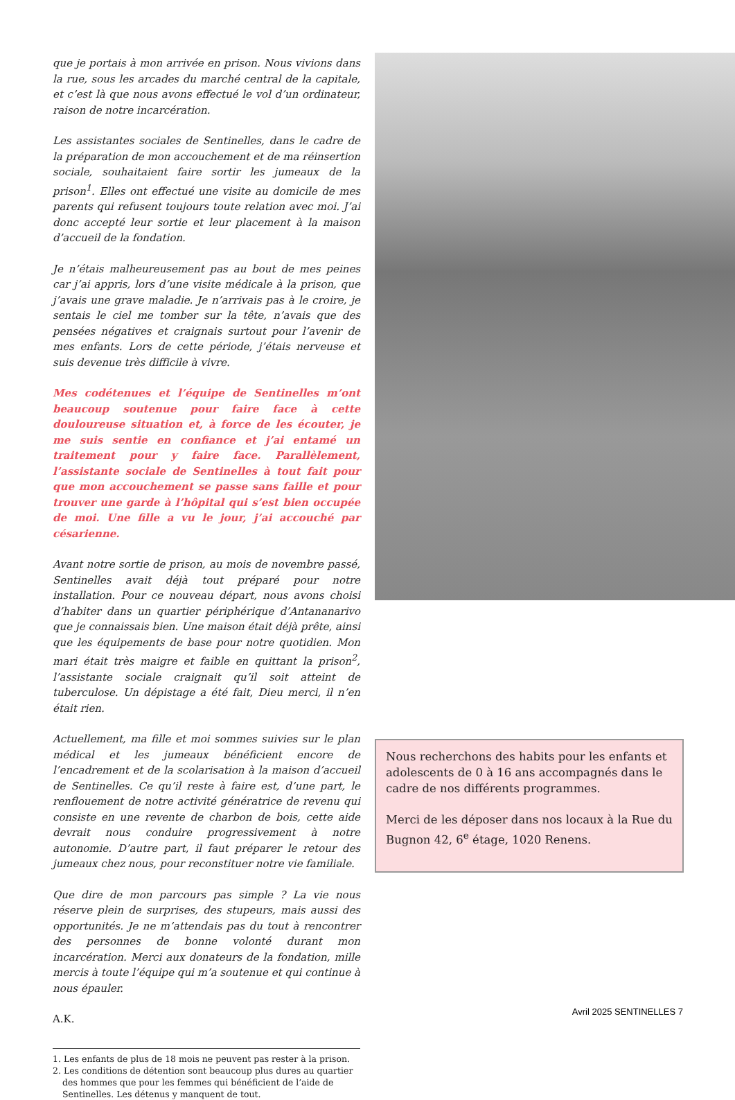que je portais à mon arrivée en prison. Nous vivions dans la rue, sous les arcades du marché central de la capitale, et c’est là que nous avons effectué le vol d’un ordinateur, raison de notre incarcération.
Les assistantes sociales de Sentinelles, dans le cadre de la préparation de mon accouchement et de ma réinsertion sociale, souhaitaient faire sortir les jumeaux de la prison<sup>1</sup>. Elles ont effectué une visite au domicile de mes parents qui refusent toujours toute relation avec moi. J’ai donc accepté leur sortie et leur placement à la maison d’accueil de la fondation.
Je n’étais malheureusement pas au bout de mes peines car j’ai appris, lors d’une visite médicale à la prison, que j’avais une grave maladie. Je n’arrivais pas à le croire, je sentais le ciel me tomber sur la tête, n’avais que des pensées négatives et craignais surtout pour l’avenir de mes enfants. Lors de cette période, j’étais nerveuse et suis devenue très difficile à vivre.
Mes codétenues et l’équipe de Sentinelles m’ont beaucoup soutenue pour faire face à cette douloureuse situation et, à force de les écouter, je me suis sentie en confiance et j’ai entamé un traitement pour y faire face. Parallèlement, l’assistante sociale de Sentinelles à tout fait pour que mon accouchement se passe sans faille et pour trouver une garde à l’hôpital qui s’est bien occupée de moi. Une fille a vu le jour, j’ai accouché par césarienne.
Avant notre sortie de prison, au mois de novembre passé, Sentinelles avait déjà tout préparé pour notre installation. Pour ce nouveau départ, nous avons choisi d’habiter dans un quartier périphérique d’Antananarivo que je connaissais bien. Une maison était déjà prête, ainsi que les équipements de base pour notre quotidien. Mon mari était très maigre et faible en quittant la prison<sup>2</sup>, l’assistante sociale craignait qu’il soit atteint de tuberculose. Un dépistage a été fait, Dieu merci, il n’en était rien.
Actuellement, ma fille et moi sommes suivies sur le plan médical et les jumeaux bénéficient encore de l’encadrement et de la scolarisation à la maison d’accueil de Sentinelles. Ce qu’il reste à faire est, d’une part, le renflouement de notre activité génératrice de revenu qui consiste en une revente de charbon de bois, cette aide devrait nous conduire progressivement à notre autonomie. D’autre part, il faut préparer le retour des jumeaux chez nous, pour reconstituer notre vie familiale.
Que dire de mon parcours pas simple ? La vie nous réserve plein de surprises, des stupeurs, mais aussi des opportunités. Je ne m’attendais pas du tout à rencontrer des personnes de bonne volonté durant mon incarcération. Merci aux donateurs de la fondation, mille mercis à toute l’équipe qui m’a soutenue et qui continue à nous épauler.
A.K.
1. Les enfants de plus de 18 mois ne peuvent pas rester à la prison.
2. Les conditions de détention sont beaucoup plus dures au quartier des hommes que pour les femmes qui bénéficient de l’aide de Sentinelles. Les détenus y manquent de tout.
Nous recherchons des habits pour les enfants et adolescents de 0 à 16 ans accompagnés dans le cadre de nos différents programmes.
Merci de les déposer dans nos locaux à la Rue du Bugnon 42, 6<sup>e</sup> étage, 1020 Renens.
Avril 2025 SENTINELLES 7